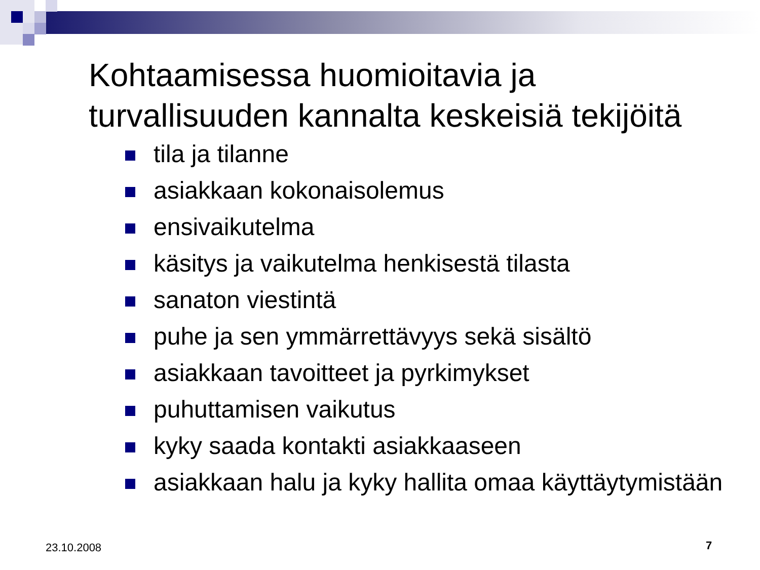Kohtaamisessa huomioitavia ja
turvallisuuden kannalta keskeisiä tekijöitä
tila ja tilanne
asiakkaan kokonaisolemus
ensivaikutelma
käsitys ja vaikutelma henkisestä tilasta
sanaton viestintä
puhe ja sen ymmärrettävyys sekä sisältö
asiakkaan tavoitteet ja pyrkimykset
puhuttamisen vaikutus
kyky saada kontakti asiakkaaseen
asiakkaan halu ja kyky hallita omaa käyttäytymistään
23.10.2008 7